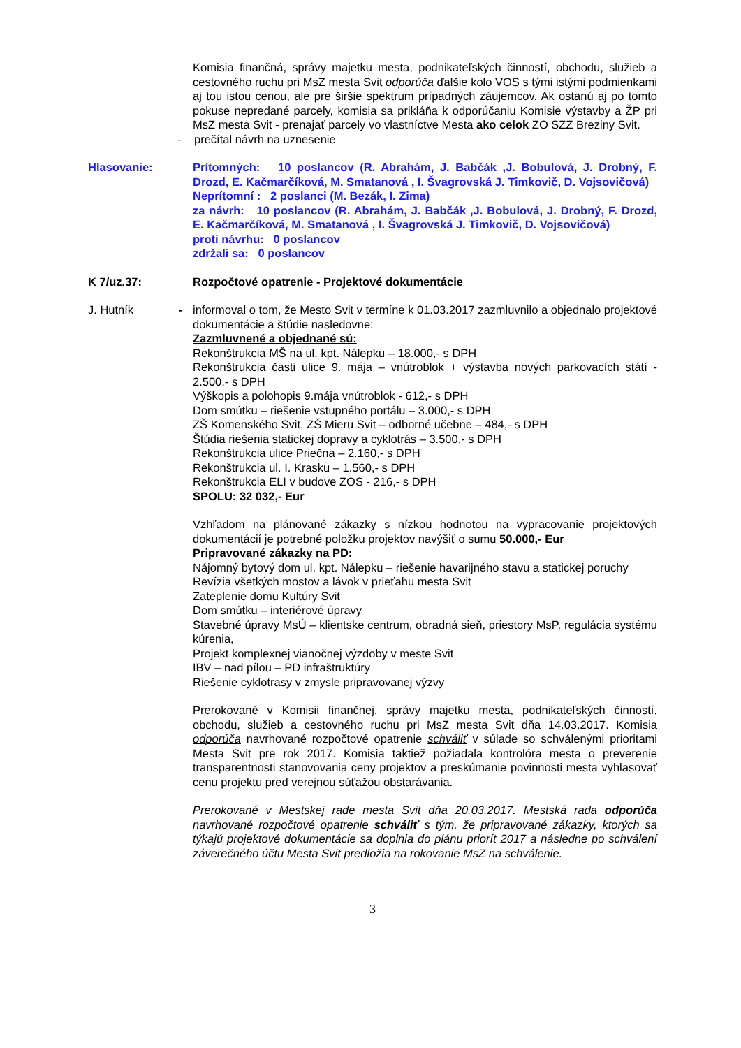Komisia finančná, správy majetku mesta, podnikateľských činností, obchodu, služieb a cestovného ruchu pri MsZ mesta Svit odporúča ďalšie kolo VOS s tými istými podmienkami aj tou istou cenou, ale pre širšie spektrum prípadných záujemcov. Ak ostanú aj po tomto pokuse nepredané parcely, komisia sa prikláňa k odporúčaniu Komisie výstavby a ŽP pri MsZ mesta Svit - prenajať parcely vo vlastníctve Mesta ako celok ZO SZZ Breziny Svit.
- prečítal návrh na uznesenie
Hlasovanie: Prítomných: 10 poslancov (R. Abrahám, J. Babčák ,J. Bobulová, J. Drobný, F. Drozd, E. Kačmarčíková, M. Smatanová , I. Švagrovská J. Timkovič, D. Vojsovičová)
Neprítomní : 2 poslanci (M. Bezák, I. Zima)
za návrh: 10 poslancov (R. Abrahám, J. Babčák ,J. Bobulová, J. Drobný, F. Drozd, E. Kačmarčíková, M. Smatanová , I. Švagrovská J. Timkovič, D. Vojsovičová)
proti návrhu: 0 poslancov
zdržali sa: 0 poslancov
K 7/uz.37: Rozpočtové opatrenie - Projektové dokumentácie
J. Hutník - informoval o tom, že Mesto Svit v termíne k 01.03.2017 zazmluvnilo a objednalo projektové dokumentácie a štúdie nasledovne:
Zazmluvnené a objednané sú:
Rekonštrukcia MŠ na ul. kpt. Nálepku – 18.000,- s DPH
Rekonštrukcia časti ulice 9. mája – vnútroblok + výstavba nových parkovacích státí - 2.500,- s DPH
Výškopis a polohopis 9.mája vnútroblok - 612,- s DPH
Dom smútku – riešenie vstupného portálu – 3.000,- s DPH
ZŠ Komenského Svit, ZŠ Mieru Svit – odborné učebne – 484,- s DPH
Štúdia riešenia statickej dopravy a cyklotrás – 3.500,- s DPH
Rekonštrukcia ulice Priečna – 2.160,- s DPH
Rekonštrukcia ul. I. Krasku – 1.560,- s DPH
Rekonštrukcia ELI v budove ZOS - 216,- s DPH
SPOLU: 32 032,- Eur
Vzhľadom na plánované zákazky s nízkou hodnotou na vypracovanie projektových dokumentácií je potrebné položku projektov navýšiť o sumu 50.000,- Eur
Pripravované zákazky na PD:
Nájomný bytový dom ul. kpt. Nálepku – riešenie havarijného stavu a statickej poruchy
Revízia všetkých mostov a lávok v prieťahu mesta Svit
Zateplenie domu Kultúry Svit
Dom smútku – interiérové úpravy
Stavebné úpravy MsÚ – klientske centrum, obradná sieň, priestory MsP, regulácia systému kúrenia,
Projekt komplexnej vianočnej výzdoby v meste Svit
IBV – nad pílou – PD infraštruktúry
Riešenie cyklotrasy v zmysle pripravovanej výzvy
Prerokované v Komisii finančnej, správy majetku mesta, podnikateľských činností, obchodu, služieb a cestovného ruchu pri MsZ mesta Svit dňa 14.03.2017. Komisia odporúča navrhované rozpočtové opatrenie schváliť v súlade so schválenými prioritami Mesta Svit pre rok 2017. Komisia taktiež požiadala kontrolóra mesta o preverenie transparentnosti stanovovania ceny projektov a preskúmanie povinnosti mesta vyhlasovať cenu projektu pred verejnou súťažou obstarávania.
Prerokované v Mestskej rade mesta Svit dňa 20.03.2017. Mestská rada odporúča navrhované rozpočtové opatrenie schváliť s tým, že pripravované zákazky, ktorých sa týkajú projektové dokumentácie sa doplnia do plánu priorít 2017 a následne po schválení záverečného účtu Mesta Svit predložia na rokovanie MsZ na schválenie.
3